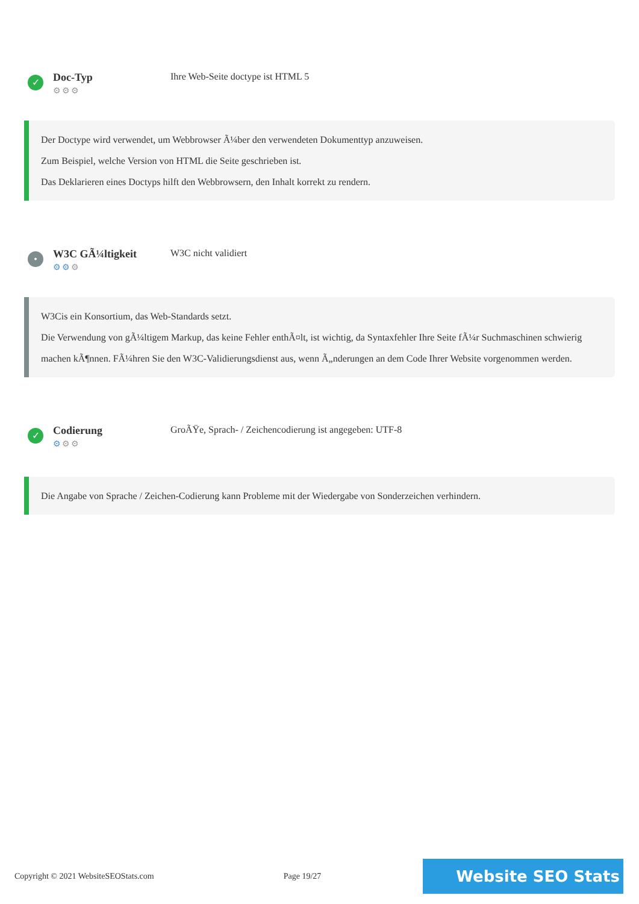✓
Doc-Typ
⚙⚙⚙
Ihre Web-Seite doctype ist HTML 5
Der Doctype wird verwendet, um Webbrowser Ã¼ber den verwendeten Dokumenttyp anzuweisen.
Zum Beispiel, welche Version von HTML die Seite geschrieben ist.
Das Deklarieren eines Doctyps hilft den Webbrowsern, den Inhalt korrekt zu rendern.
•
W3C GÃ¼ltigkeit
⚙⚙⚙
W3C nicht validiert
W3Cis ein Konsortium, das Web-Standards setzt.
Die Verwendung von gÃ¼ltigem Markup, das keine Fehler enthÃ¤lt, ist wichtig, da Syntaxfehler Ihre Seite fÃ¼r Suchmaschinen schwierig machen kÃ¶nnen. FÃ¼hren Sie den W3C-Validierungsdienst aus, wenn Ã„nderungen an dem Code Ihrer Website vorgenommen werden.
✓
Codierung
⚙⚙⚙
GroÃŸe, Sprach- / Zeichencodierung ist angegeben: UTF-8
Die Angabe von Sprache / Zeichen-Codierung kann Probleme mit der Wiedergabe von Sonderzeichen verhindern.
Copyright © 2021 WebsiteSEOStats.com Page 19/27 Website SEO Stats